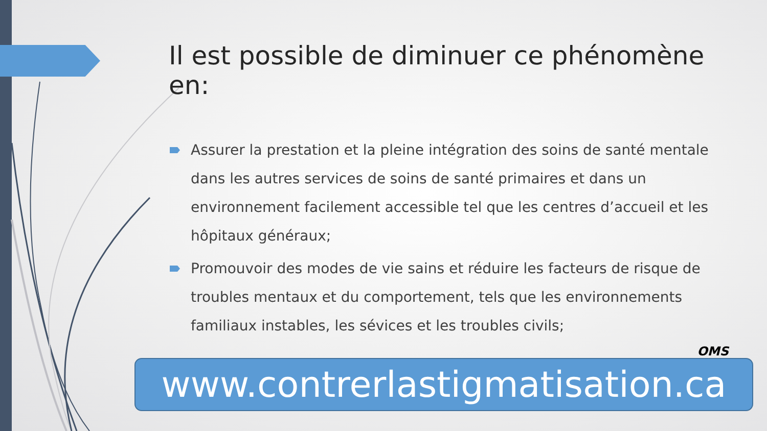Il est possible de diminuer ce phénomène en:
Assurer la prestation et la pleine intégration des soins de santé mentale dans les autres services de soins de santé primaires et dans un environnement facilement accessible tel que les centres d’accueil et les hôpitaux généraux;
Promouvoir des modes de vie sains et réduire les facteurs de risque de troubles mentaux et du comportement, tels que les environnements familiaux instables, les sévices et les troubles civils;
OMS
www.contrerlastigmatisation.ca